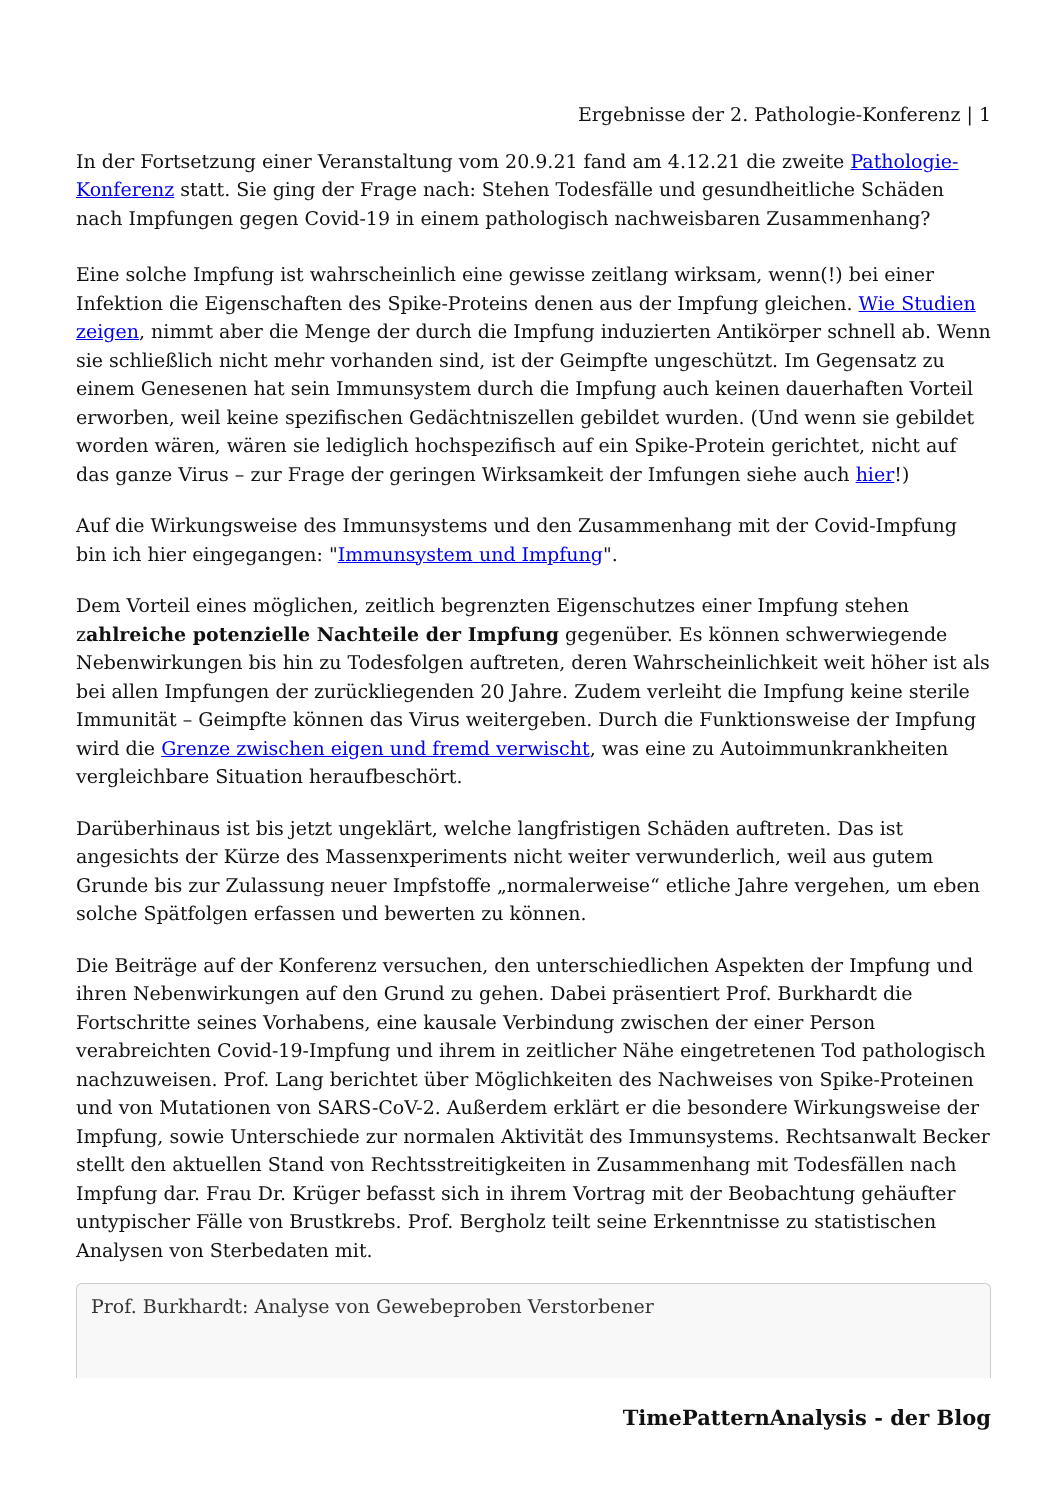Ergebnisse der 2. Pathologie-Konferenz | 1
In der Fortsetzung einer Veranstaltung vom 20.9.21 fand am 4.12.21 die zweite Pathologie-Konferenz statt. Sie ging der Frage nach: Stehen Todesfälle und gesundheitliche Schäden nach Impfungen gegen Covid-19 in einem pathologisch nachweisbaren Zusammenhang?
Eine solche Impfung ist wahrscheinlich eine gewisse zeitlang wirksam, wenn(!) bei einer Infektion die Eigenschaften des Spike-Proteins denen aus der Impfung gleichen. Wie Studien zeigen, nimmt aber die Menge der durch die Impfung induzierten Antikörper schnell ab. Wenn sie schließlich nicht mehr vorhanden sind, ist der Geimpfte ungeschützt. Im Gegensatz zu einem Genesenen hat sein Immunsystem durch die Impfung auch keinen dauerhaften Vorteil erworben, weil keine spezifischen Gedächtniszellen gebildet wurden. (Und wenn sie gebildet worden wären, wären sie lediglich hochspezifisch auf ein Spike-Protein gerichtet, nicht auf das ganze Virus – zur Frage der geringen Wirksamkeit der Imfungen siehe auch hier!)
Auf die Wirkungsweise des Immunsystems und den Zusammenhang mit der Covid-Impfung bin ich hier eingegangen: "Immunsystem und Impfung".
Dem Vorteil eines möglichen, zeitlich begrenzten Eigenschutzes einer Impfung stehen zahlreiche potenzielle Nachteile der Impfung gegenüber. Es können schwerwiegende Nebenwirkungen bis hin zu Todesfolgen auftreten, deren Wahrscheinlichkeit weit höher ist als bei allen Impfungen der zurückliegenden 20 Jahre. Zudem verleiht die Impfung keine sterile Immunität – Geimpfte können das Virus weitergeben. Durch die Funktionsweise der Impfung wird die Grenze zwischen eigen und fremd verwischt, was eine zu Autoimmunkrankheiten vergleichbare Situation heraufbeschört.
Darüberhinaus ist bis jetzt ungeklärt, welche langfristigen Schäden auftreten. Das ist angesichts der Kürze des Massenxperiments nicht weiter verwunderlich, weil aus gutem Grunde bis zur Zulassung neuer Impfstoffe „normalerweise“ etliche Jahre vergehen, um eben solche Spätfolgen erfassen und bewerten zu können.
Die Beiträge auf der Konferenz versuchen, den unterschiedlichen Aspekten der Impfung und ihren Nebenwirkungen auf den Grund zu gehen. Dabei präsentiert Prof. Burkhardt die Fortschritte seines Vorhabens, eine kausale Verbindung zwischen der einer Person verabreichten Covid-19-Impfung und ihrem in zeitlicher Nähe eingetretenen Tod pathologisch nachzuweisen. Prof. Lang berichtet über Möglichkeiten des Nachweises von Spike-Proteinen und von Mutationen von SARS-CoV-2. Außerdem erklärt er die besondere Wirkungsweise der Impfung, sowie Unterschiede zur normalen Aktivität des Immunsystems. Rechtsanwalt Becker stellt den aktuellen Stand von Rechtsstreitigkeiten in Zusammenhang mit Todesfällen nach Impfung dar. Frau Dr. Krüger befasst sich in ihrem Vortrag mit der Beobachtung gehäufter untypischer Fälle von Brustkrebs. Prof. Bergholz teilt seine Erkenntnisse zu statistischen Analysen von Sterbedaten mit.
Prof. Burkhardt: Analyse von Gewebeproben Verstorbener
TimePatternAnalysis - der Blog